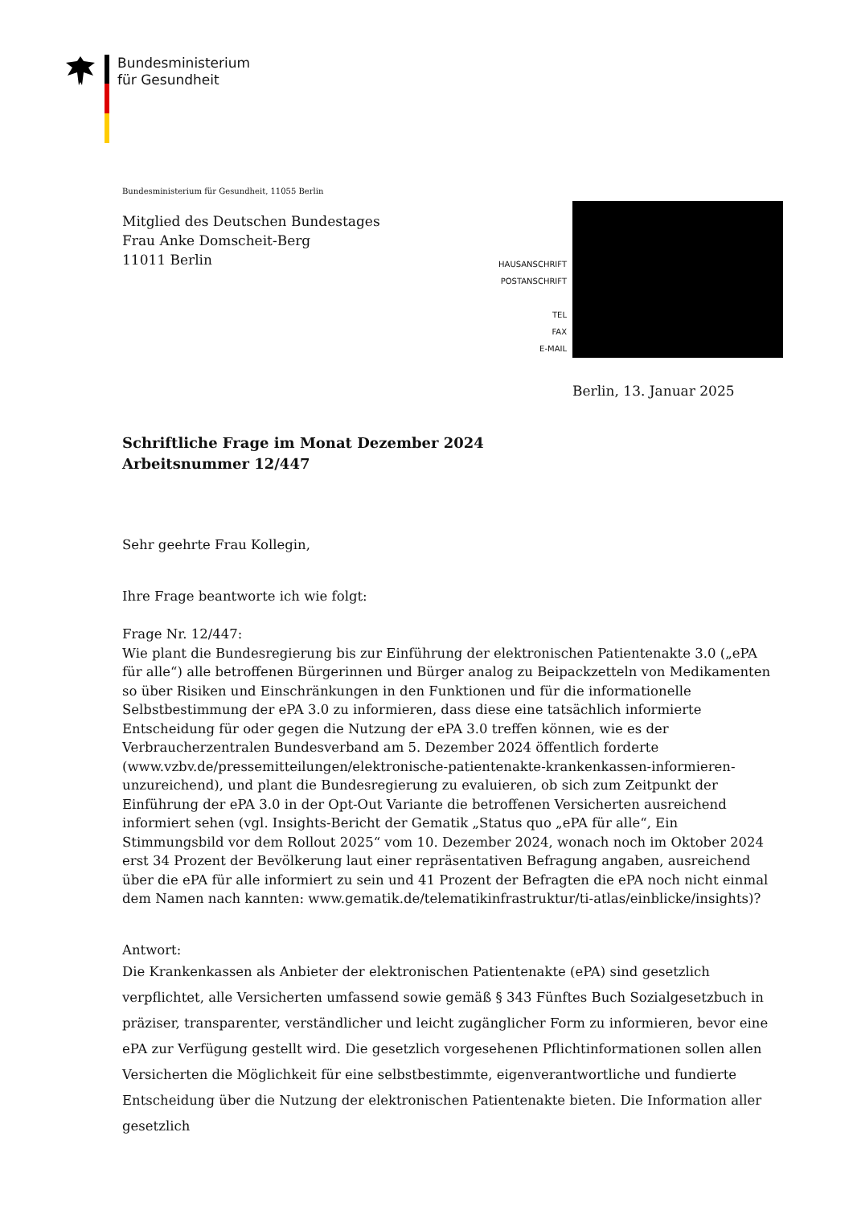Bundesministerium
für Gesundheit
Bundesministerium für Gesundheit, 11055 Berlin
Mitglied des Deutschen Bundestages
Frau Anke Domscheit-Berg
11011 Berlin
HAUSANSCHRIFT
POSTANSCHRIFT
TEL
FAX
E-MAIL
Berlin, 13. Januar 2025
Schriftliche Frage im Monat Dezember 2024
Arbeitsnummer 12/447
Sehr geehrte Frau Kollegin,
Ihre Frage beantworte ich wie folgt:
Frage Nr. 12/447:
Wie plant die Bundesregierung bis zur Einführung der elektronischen Patientenakte 3.0 („ePA für alle“) alle betroffenen Bürgerinnen und Bürger analog zu Beipackzetteln von Medikamenten so über Risiken und Einschränkungen in den Funktionen und für die informationelle Selbstbestimmung der ePA 3.0 zu informieren, dass diese eine tatsächlich informierte Entscheidung für oder gegen die Nutzung der ePA 3.0 treffen können, wie es der Verbraucherzentralen Bundesverband am 5. Dezember 2024 öffentlich forderte (www.vzbv.de/pressemitteilungen/elektronische-patientenakte-krankenkassen-informieren-unzureichend), und plant die Bundesregierung zu evaluieren, ob sich zum Zeitpunkt der Einführung der ePA 3.0 in der Opt-Out Variante die betroffenen Versicherten ausreichend informiert sehen (vgl. Insights-Bericht der Gematik „Status quo „ePA für alle“, Ein Stimmungsbild vor dem Rollout 2025“ vom 10. Dezember 2024, wonach noch im Oktober 2024 erst 34 Prozent der Bevölkerung laut einer repräsentativen Befragung angaben, ausreichend über die ePA für alle informiert zu sein und 41 Prozent der Befragten die ePA noch nicht einmal dem Namen nach kannten: www.gematik.de/telematikinfrastruktur/ti-atlas/einblicke/insights)?
Antwort:
Die Krankenkassen als Anbieter der elektronischen Patientenakte (ePA) sind gesetzlich verpflichtet, alle Versicherten umfassend sowie gemäß § 343 Fünftes Buch Sozialgesetzbuch in präziser, transparenter, verständlicher und leicht zugänglicher Form zu informieren, bevor eine ePA zur Verfügung gestellt wird. Die gesetzlich vorgesehenen Pflichtinformationen sollen allen Versicherten die Möglichkeit für eine selbstbestimmte, eigenverantwortliche und fundierte Entscheidung über die Nutzung der elektronischen Patientenakte bieten. Die Information aller gesetzlich